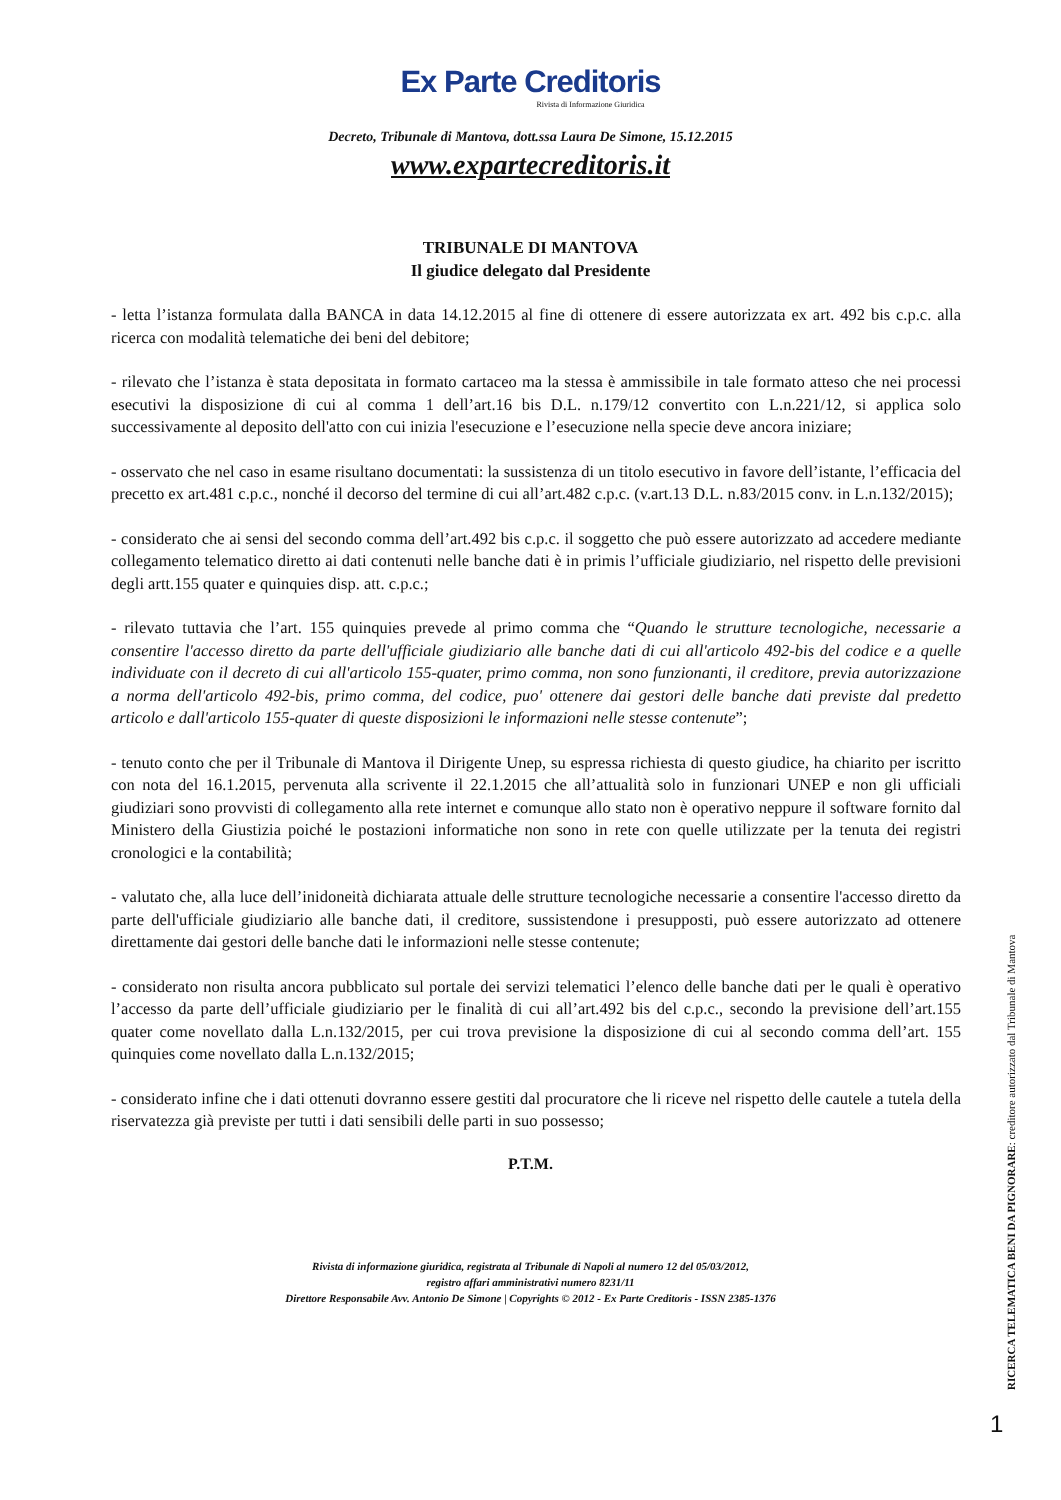Ex Parte Creditoris
Rivista di Informazione Giuridica
Decreto, Tribunale di Mantova, dott.ssa Laura De Simone, 15.12.2015
www.expartecreditoris.it
TRIBUNALE DI MANTOVA
Il giudice delegato dal Presidente
- letta l’istanza formulata dalla BANCA in data 14.12.2015 al fine di ottenere di essere autorizzata ex art. 492 bis c.p.c. alla ricerca con modalità telematiche dei beni del debitore;
- rilevato che l’istanza è stata depositata in formato cartaceo ma la stessa è ammissibile in tale formato atteso che nei processi esecutivi la disposizione di cui al comma 1 dell’art.16 bis D.L. n.179/12 convertito con L.n.221/12, si applica solo successivamente al deposito dell'atto con cui inizia l'esecuzione e l’esecuzione nella specie deve ancora iniziare;
- osservato che nel caso in esame risultano documentati: la sussistenza di un titolo esecutivo in favore dell’istante, l’efficacia del precetto ex art.481 c.p.c., nonché il decorso del termine di cui all’art.482 c.p.c. (v.art.13 D.L. n.83/2015 conv. in L.n.132/2015);
- considerato che ai sensi del secondo comma dell’art.492 bis c.p.c. il soggetto che può essere autorizzato ad accedere mediante collegamento telematico diretto ai dati contenuti nelle banche dati è in primis l’ufficiale giudiziario, nel rispetto delle previsioni degli artt.155 quater e quinquies disp. att. c.p.c.;
- rilevato tuttavia che l’art. 155 quinquies prevede al primo comma che “Quando le strutture tecnologiche, necessarie a consentire l'accesso diretto da parte dell'ufficiale giudiziario alle banche dati di cui all'articolo 492-bis del codice e a quelle individuate con il decreto di cui all'articolo 155-quater, primo comma, non sono funzionanti, il creditore, previa autorizzazione a norma dell'articolo 492-bis, primo comma, del codice, puo' ottenere dai gestori delle banche dati previste dal predetto articolo e dall'articolo 155-quater di queste disposizioni le informazioni nelle stesse contenute”;
- tenuto conto che per il Tribunale di Mantova il Dirigente Unep, su espressa richiesta di questo giudice, ha chiarito per iscritto con nota del 16.1.2015, pervenuta alla scrivente il 22.1.2015 che all’attualità solo in funzionari UNEP e non gli ufficiali giudiziari sono provvisti di collegamento alla rete internet e comunque allo stato non è operativo neppure il software fornito dal Ministero della Giustizia poiché le postazioni informatiche non sono in rete con quelle utilizzate per la tenuta dei registri cronologici e la contabilità;
- valutato che, alla luce dell’inidoneità dichiarata attuale delle strutture tecnologiche necessarie a consentire l'accesso diretto da parte dell'ufficiale giudiziario alle banche dati, il creditore, sussistendone i presupposti, può essere autorizzato ad ottenere direttamente dai gestori delle banche dati le informazioni nelle stesse contenute;
- considerato non risulta ancora pubblicato sul portale dei servizi telematici l’elenco delle banche dati per le quali è operativo l’accesso da parte dell’ufficiale giudiziario per le finalità di cui all’art.492 bis del c.p.c., secondo la previsione dell’art.155 quater come novellato dalla L.n.132/2015, per cui trova previsione la disposizione di cui al secondo comma dell’art. 155 quinquies come novellato dalla L.n.132/2015;
- considerato infine che i dati ottenuti dovranno essere gestiti dal procuratore che li riceve nel rispetto delle cautele a tutela della riservatezza già previste per tutti i dati sensibili delle parti in suo possesso;
P.T.M.
Rivista di informazione giuridica, registrata al Tribunale di Napoli al numero 12 del 05/03/2012,
registro affari amministrativi numero 8231/11
Direttore Responsabile Avv. Antonio De Simone | Copyrights © 2012 - Ex Parte Creditoris - ISSN 2385-1376
RICERCA TELEMATICA BENI DA PIGNORARE: creditore autorizzato dal Tribunale di Mantova
1